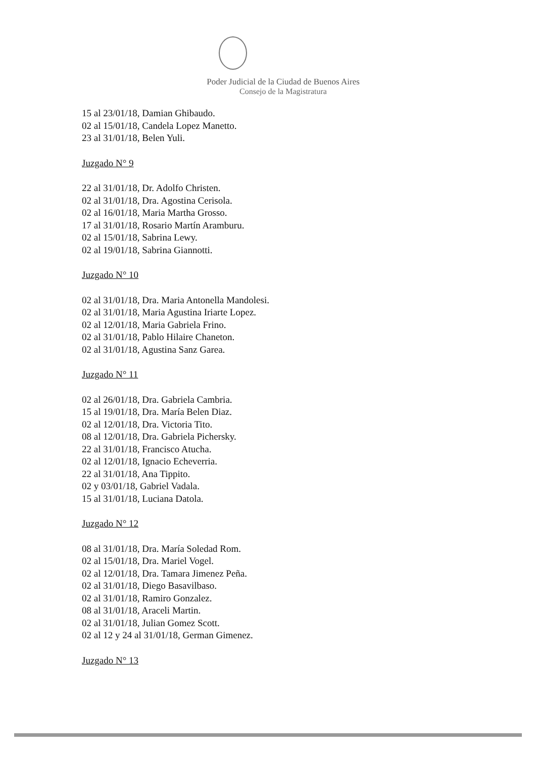Poder Judicial de la Ciudad de Buenos Aires
Consejo de la Magistratura
15 al 23/01/18, Damian Ghibaudo.
02 al 15/01/18, Candela Lopez Manetto.
23 al 31/01/18, Belen Yuli.
Juzgado N° 9
22 al 31/01/18, Dr. Adolfo Christen.
02 al 31/01/18, Dra. Agostina Cerisola.
02 al 16/01/18, Maria Martha Grosso.
17 al 31/01/18, Rosario Martín Aramburu.
02 al 15/01/18, Sabrina Lewy.
02 al 19/01/18, Sabrina Giannotti.
Juzgado N° 10
02 al 31/01/18, Dra. Maria Antonella Mandolesi.
02 al 31/01/18, Maria Agustina Iriarte Lopez.
02 al 12/01/18, Maria Gabriela Frino.
02 al 31/01/18, Pablo Hilaire Chaneton.
02 al 31/01/18, Agustina Sanz Garea.
Juzgado N° 11
02 al 26/01/18, Dra. Gabriela Cambria.
15 al 19/01/18, Dra. María Belen Diaz.
02 al 12/01/18, Dra. Victoria Tito.
08 al 12/01/18, Dra. Gabriela Pichersky.
22 al 31/01/18, Francisco Atucha.
02 al 12/01/18, Ignacio Echeverria.
22 al 31/01/18, Ana Tippito.
02 y 03/01/18, Gabriel Vadala.
15 al 31/01/18, Luciana Datola.
Juzgado N° 12
08 al 31/01/18, Dra. María Soledad Rom.
02 al 15/01/18, Dra. Mariel Vogel.
02 al 12/01/18, Dra. Tamara Jimenez Peña.
02 al 31/01/18, Diego Basavilbaso.
02 al 31/01/18, Ramiro Gonzalez.
08 al 31/01/18, Araceli Martin.
02 al 31/01/18, Julian Gomez Scott.
02 al 12 y 24 al 31/01/18, German Gimenez.
Juzgado N° 13